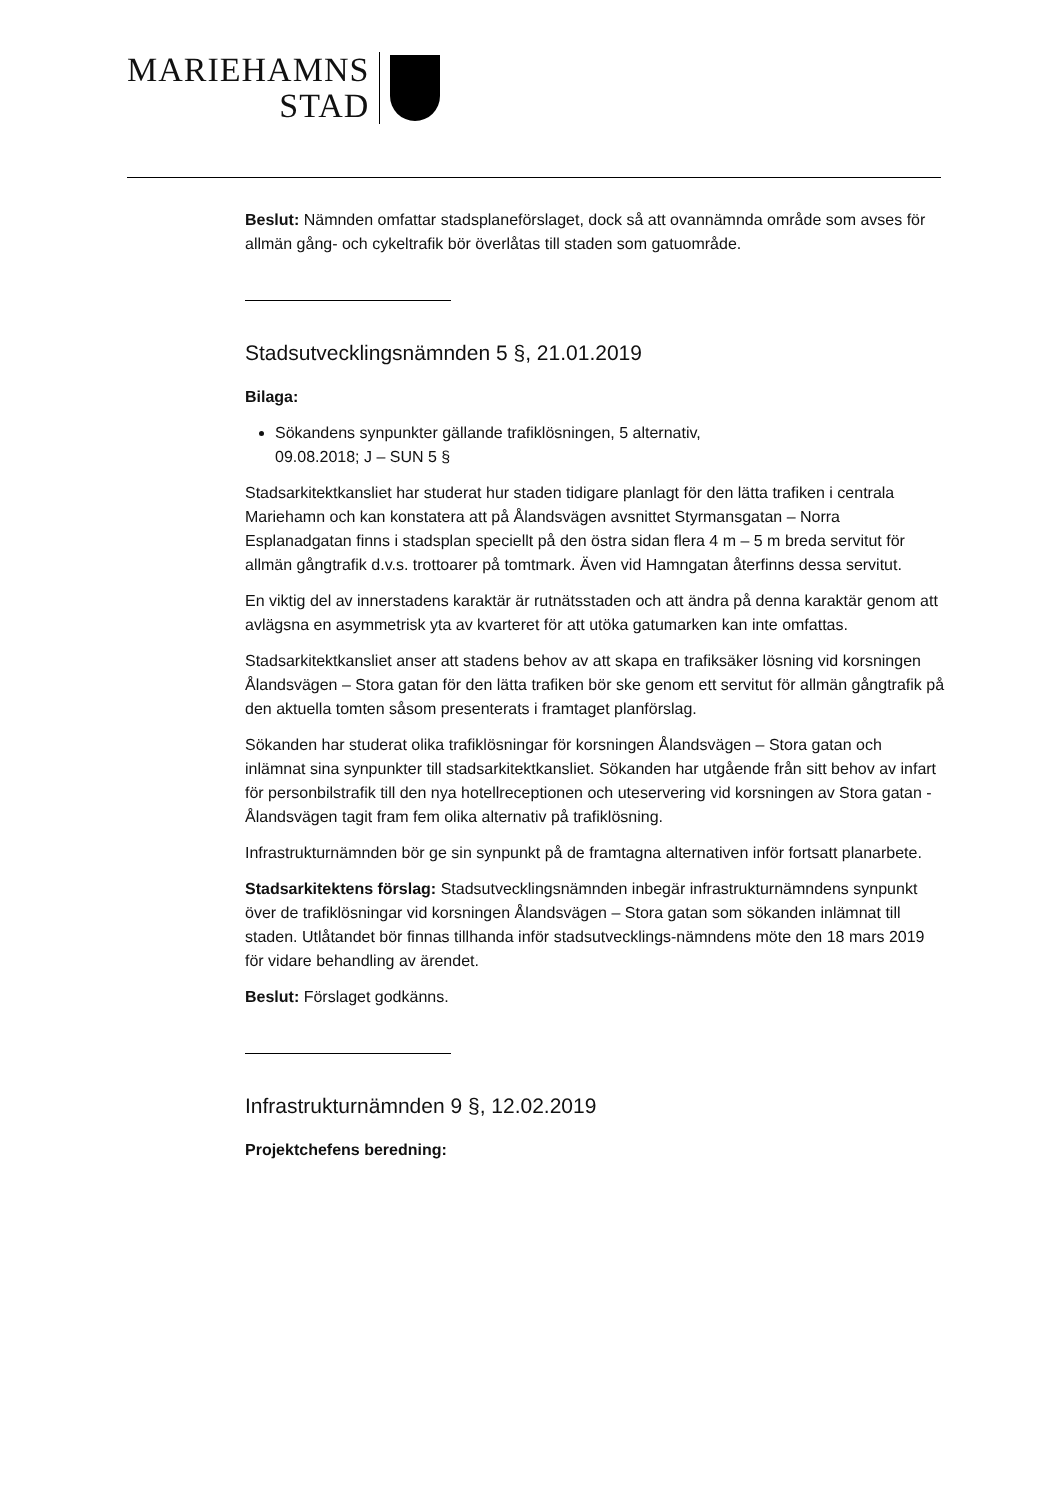MARIEHAMNS
STAD
Beslut: Nämnden omfattar stadsplaneförslaget, dock så att ovannämnda område som avses för allmän gång- och cykeltrafik bör överlåtas till staden som gatuområde.
Stadsutvecklingsnämnden 5 §, 21.01.2019
Bilaga:
Sökandens synpunkter gällande trafiklösningen, 5 alternativ,
09.08.2018; J – SUN 5 §
Stadsarkitektkansliet har studerat hur staden tidigare planlagt för den lätta trafiken i centrala Mariehamn och kan konstatera att på Ålandsvägen avsnittet Styrmansgatan – Norra Esplanadgatan finns i stadsplan speciellt på den östra sidan flera 4 m – 5 m breda servitut för allmän gångtrafik d.v.s. trottoarer på tomtmark. Även vid Hamngatan återfinns dessa servitut.
En viktig del av innerstadens karaktär är rutnätsstaden och att ändra på denna karaktär genom att avlägsna en asymmetrisk yta av kvarteret för att utöka gatumarken kan inte omfattas.
Stadsarkitektkansliet anser att stadens behov av att skapa en trafiksäker lösning vid korsningen Ålandsvägen – Stora gatan för den lätta trafiken bör ske genom ett servitut för allmän gångtrafik på den aktuella tomten såsom presenterats i framtaget planförslag.
Sökanden har studerat olika trafiklösningar för korsningen Ålandsvägen – Stora gatan och inlämnat sina synpunkter till stadsarkitektkansliet. Sökanden har utgående från sitt behov av infart för personbilstrafik till den nya hotellreceptionen och uteservering vid korsningen av Stora gatan - Ålandsvägen tagit fram fem olika alternativ på trafiklösning.
Infrastrukturnämnden bör ge sin synpunkt på de framtagna alternativen inför fortsatt planarbete.
Stadsarkitektens förslag: Stadsutvecklingsnämnden inbegär infrastrukturnämndens synpunkt över de trafiklösningar vid korsningen Ålandsvägen – Stora gatan som sökanden inlämnat till staden. Utlåtandet bör finnas tillhanda inför stadsutvecklings-nämndens möte den 18 mars 2019 för vidare behandling av ärendet.
Beslut: Förslaget godkänns.
Infrastrukturnämnden 9 §, 12.02.2019
Projektchefens beredning: